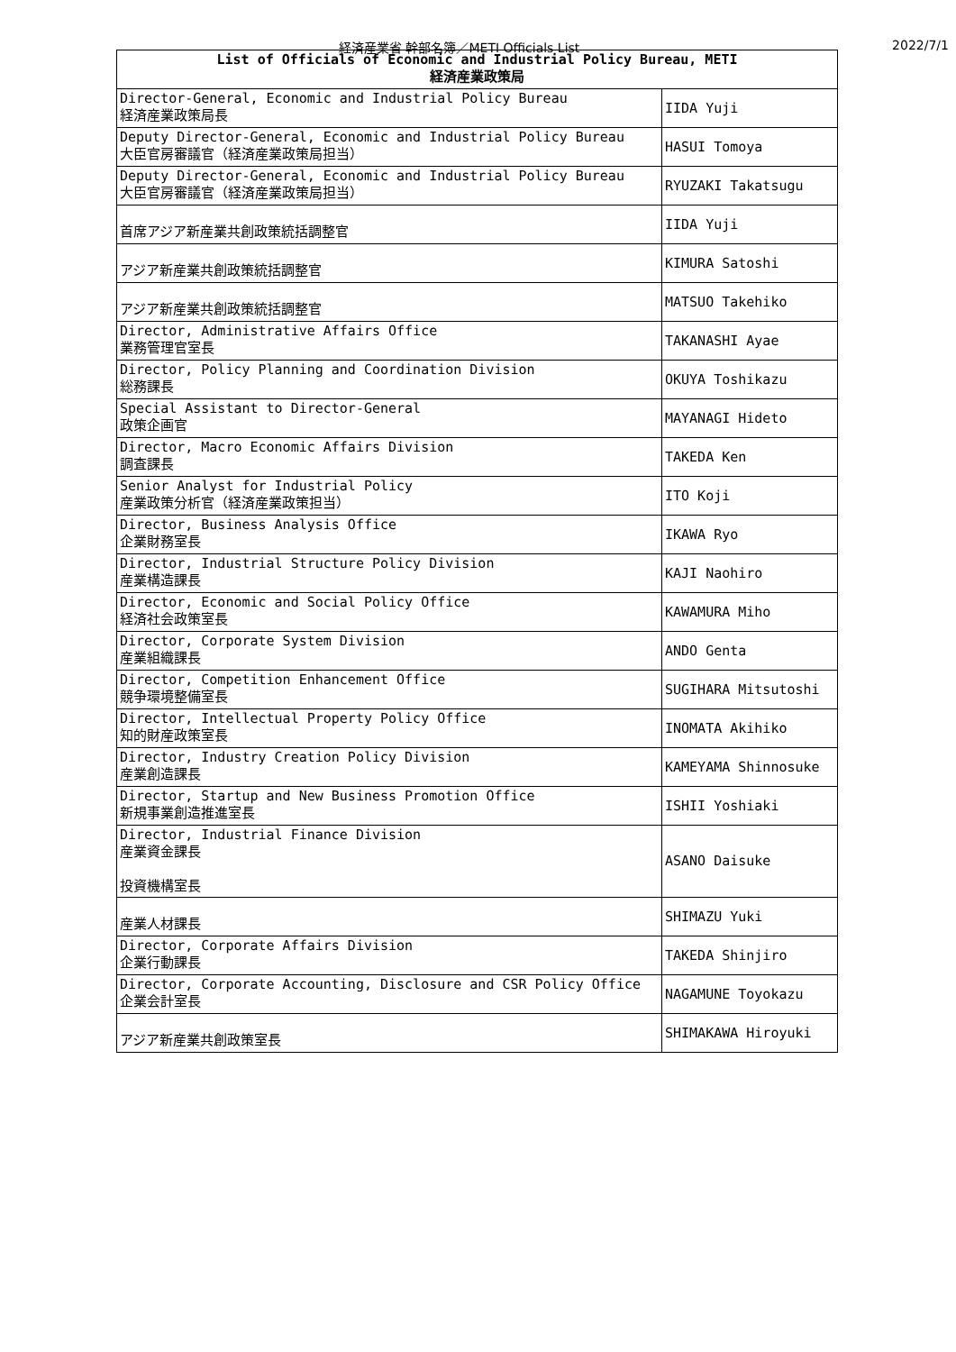経済産業省 幹部名簿／METI Officials List 2022/7/1
| List of Officials of Economic and Industrial Policy Bureau, METI 経済産業政策局 | |
| --- | --- |
| Director-General, Economic and Industrial Policy Bureau 経済産業政策局長 | IIDA Yuji |
| Deputy Director-General, Economic and Industrial Policy Bureau 大臣官房審議官（経済産業政策局担当） | HASUI Tomoya |
| Deputy Director-General, Economic and Industrial Policy Bureau 大臣官房審議官（経済産業政策局担当） | RYUZAKI Takatsugu |
| 首席アジア新産業共創政策統括調整官 | IIDA Yuji |
| アジア新産業共創政策統括調整官 | KIMURA Satoshi |
| アジア新産業共創政策統括調整官 | MATSUO Takehiko |
| Director, Administrative Affairs Office 業務管理官室長 | TAKANASHI Ayae |
| Director, Policy Planning and Coordination Division 総務課長 | OKUYA Toshikazu |
| Special Assistant to Director-General 政策企画官 | MAYANAGI Hideto |
| Director, Macro Economic Affairs Division 調査課長 | TAKEDA Ken |
| Senior Analyst for Industrial Policy 産業政策分析官（経済産業政策担当） | ITO Koji |
| Director, Business Analysis Office 企業財務室長 | IKAWA Ryo |
| Director, Industrial Structure Policy Division 産業構造課長 | KAJI Naohiro |
| Director, Economic and Social Policy Office 経済社会政策室長 | KAWAMURA Miho |
| Director, Corporate System Division 産業組織課長 | ANDO Genta |
| Director, Competition Enhancement Office 競争環境整備室長 | SUGIHARA Mitsutoshi |
| Director, Intellectual Property Policy Office 知的財産政策室長 | INOMATA Akihiko |
| Director, Industry Creation Policy Division 産業創造課長 | KAMEYAMA Shinnosuke |
| Director, Startup and New Business Promotion Office 新規事業創造推進室長 | ISHII Yoshiaki |
| Director, Industrial Finance Division 産業資金課長 投資機構室長 | ASANO Daisuke |
| 産業人材課長 | SHIMAZU Yuki |
| Director, Corporate Affairs Division 企業行動課長 | TAKEDA Shinjiro |
| Director, Corporate Accounting, Disclosure and CSR Policy Office 企業会計室長 | NAGAMUNE Toyokazu |
| アジア新産業共創政策室長 | SHIMAKAWA Hiroyuki |